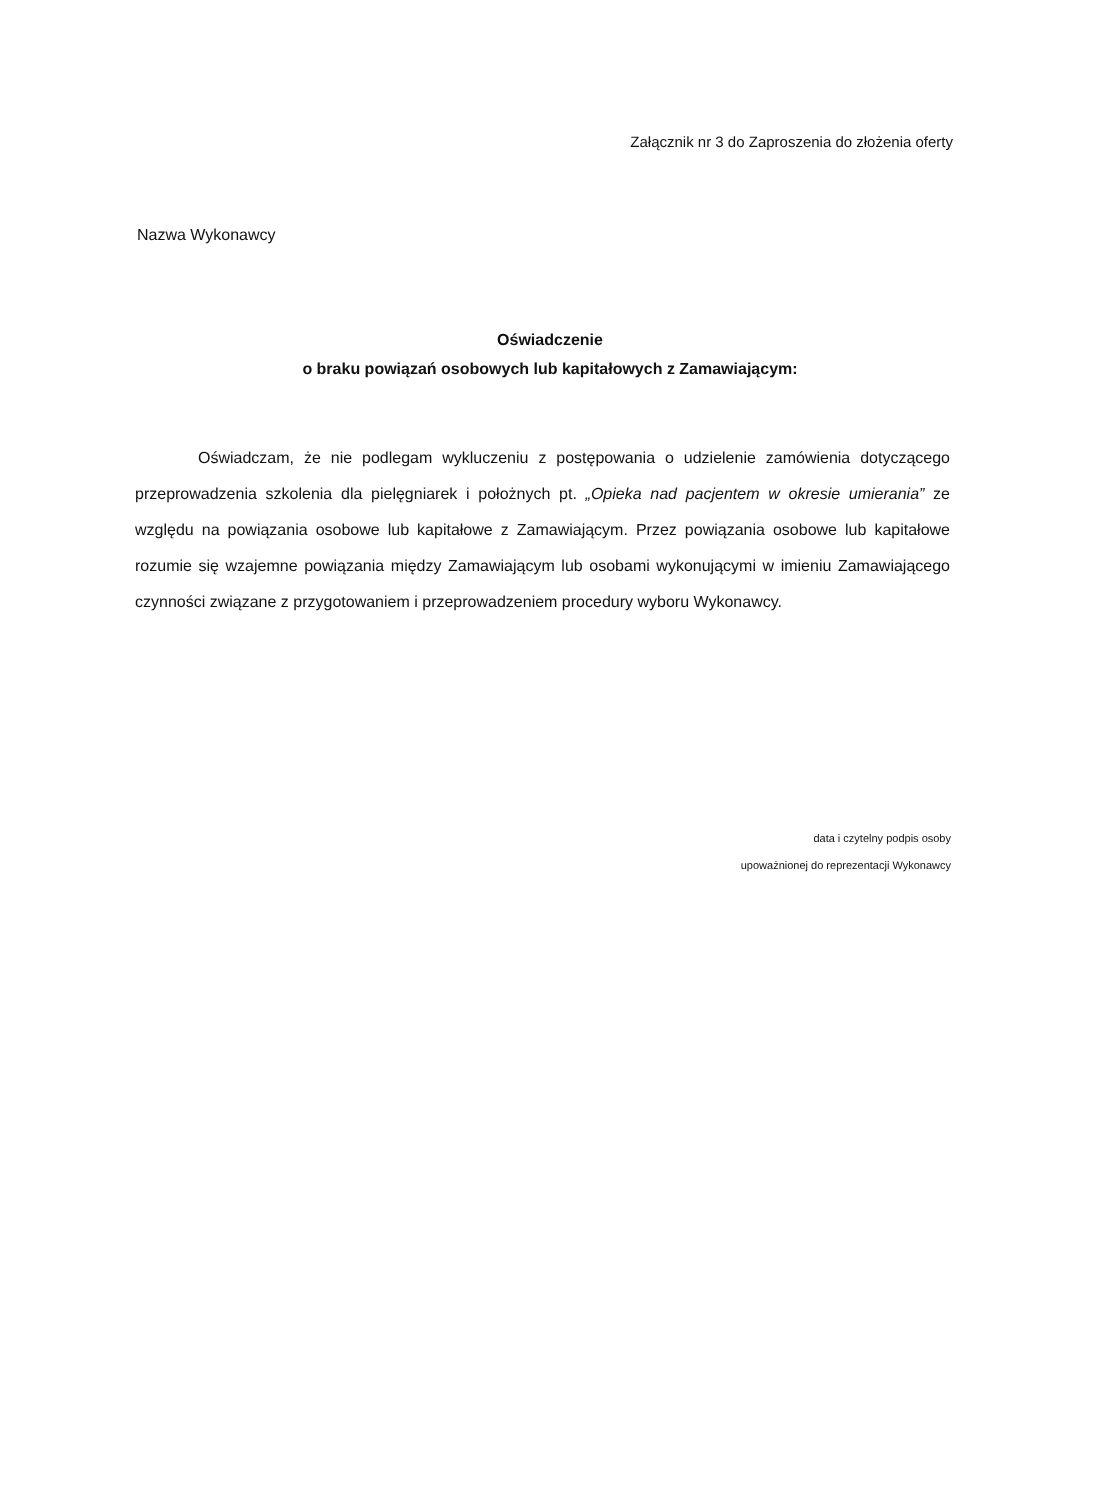Załącznik nr 3 do Zaproszenia do złożenia oferty
Nazwa Wykonawcy
Oświadczenie
o braku powiązań osobowych lub kapitałowych z Zamawiającym:
Oświadczam, że nie podlegam wykluczeniu z postępowania o udzielenie zamówienia dotyczącego przeprowadzenia szkolenia dla pielęgniarek i położnych pt. „Opieka nad pacjentem w okresie umierania” ze względu na powiązania osobowe lub kapitałowe z Zamawiającym. Przez powiązania osobowe lub kapitałowe rozumie się wzajemne powiązania między Zamawiającym lub osobami wykonującymi w imieniu Zamawiającego czynności związane z przygotowaniem i przeprowadzeniem procedury wyboru Wykonawcy.
data i czytelny podpis osoby
upoważnionej do reprezentacji Wykonawcy